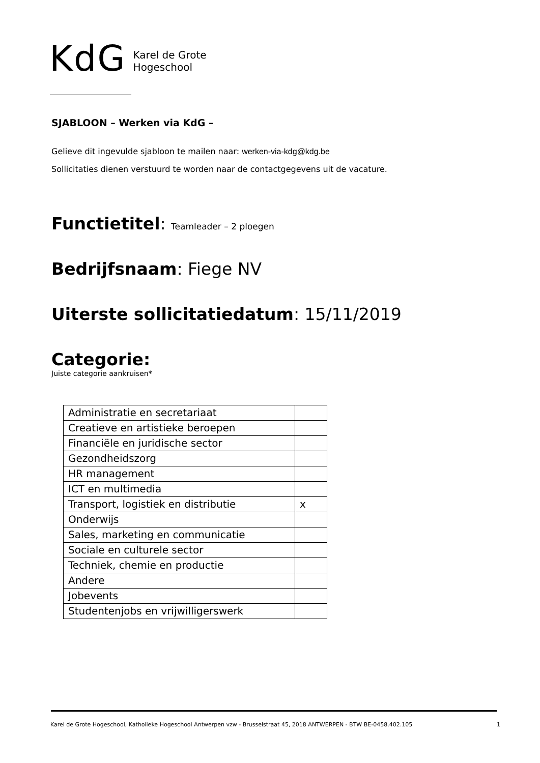KdG
Karel de Grote
Hogeschool
SJABLOON – Werken via KdG –
Gelieve dit ingevulde sjabloon te mailen naar: werken-via-kdg@kdg.be
Sollicitaties dienen verstuurd te worden naar de contactgegevens uit de vacature.
Functietitel: Teamleader – 2 ploegen
Bedrijfsnaam: Fiege NV
Uiterste sollicitatiedatum: 15/11/2019
Categorie:
Juiste categorie aankruisen*
| Administratie en secretariaat | |
| Creatieve en artistieke beroepen | |
| Financiële en juridische sector | |
| Gezondheidszorg | |
| HR management | |
| ICT en multimedia | |
| Transport, logistiek en distributie | x |
| Onderwijs | |
| Sales, marketing en communicatie | |
| Sociale en culturele sector | |
| Techniek, chemie en productie | |
| Andere | |
| Jobevents | |
| Studentenjobs en vrijwilligerswerk | |
Karel de Grote Hogeschool, Katholieke Hogeschool Antwerpen vzw - Brusselstraat 45, 2018 ANTWERPEN - BTW BE-0458.402.105 1